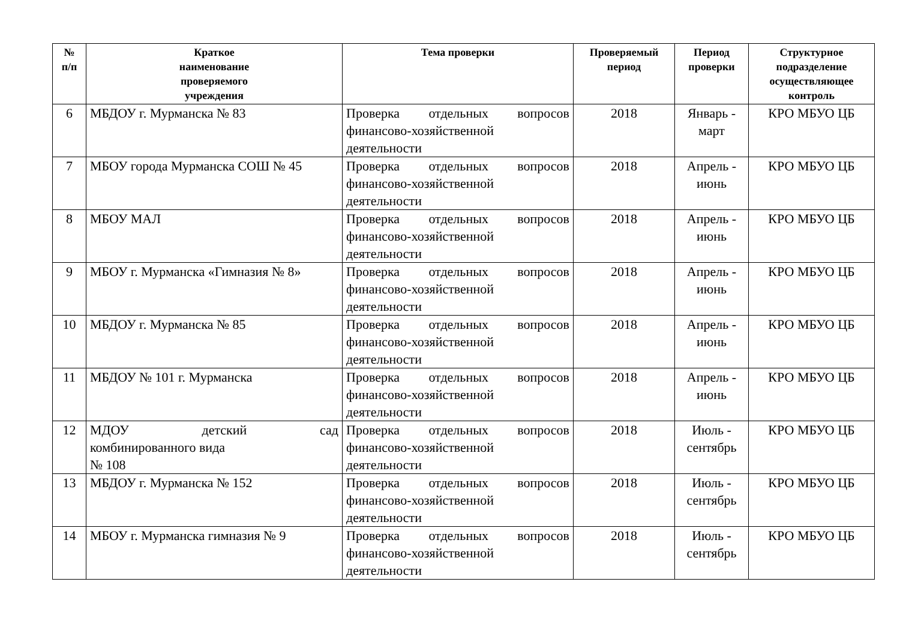| № п/п | Краткое наименование проверяемого учреждения | Тема проверки | Проверяемый период | Период проверки | Структурное подразделение осуществляющее контроль |
| --- | --- | --- | --- | --- | --- |
| 6 | МБДОУ г. Мурманска № 83 | Проверка отдельных вопросов финансово-хозяйственной деятельности | 2018 | Январь - март | КРО МБУО ЦБ |
| 7 | МБОУ города Мурманска СОШ № 45 | Проверка отдельных вопросов финансово-хозяйственной деятельности | 2018 | Апрель - июнь | КРО МБУО ЦБ |
| 8 | МБОУ МАЛ | Проверка отдельных вопросов финансово-хозяйственной деятельности | 2018 | Апрель - июнь | КРО МБУО ЦБ |
| 9 | МБОУ г. Мурманска «Гимназия № 8» | Проверка отдельных вопросов финансово-хозяйственной деятельности | 2018 | Апрель - июнь | КРО МБУО ЦБ |
| 10 | МБДОУ г. Мурманска № 85 | Проверка отдельных вопросов финансово-хозяйственной деятельности | 2018 | Апрель - июнь | КРО МБУО ЦБ |
| 11 | МБДОУ № 101 г. Мурманска | Проверка отдельных вопросов финансово-хозяйственной деятельности | 2018 | Апрель - июнь | КРО МБУО ЦБ |
| 12 | МДОУ детский сад комбинированного вида № 108 | Проверка отдельных вопросов финансово-хозяйственной деятельности | 2018 | Июль - сентябрь | КРО МБУО ЦБ |
| 13 | МБДОУ г. Мурманска № 152 | Проверка отдельных вопросов финансово-хозяйственной деятельности | 2018 | Июль - сентябрь | КРО МБУО ЦБ |
| 14 | МБОУ г. Мурманска гимназия № 9 | Проверка отдельных вопросов финансово-хозяйственной деятельности | 2018 | Июль - сентябрь | КРО МБУО ЦБ |